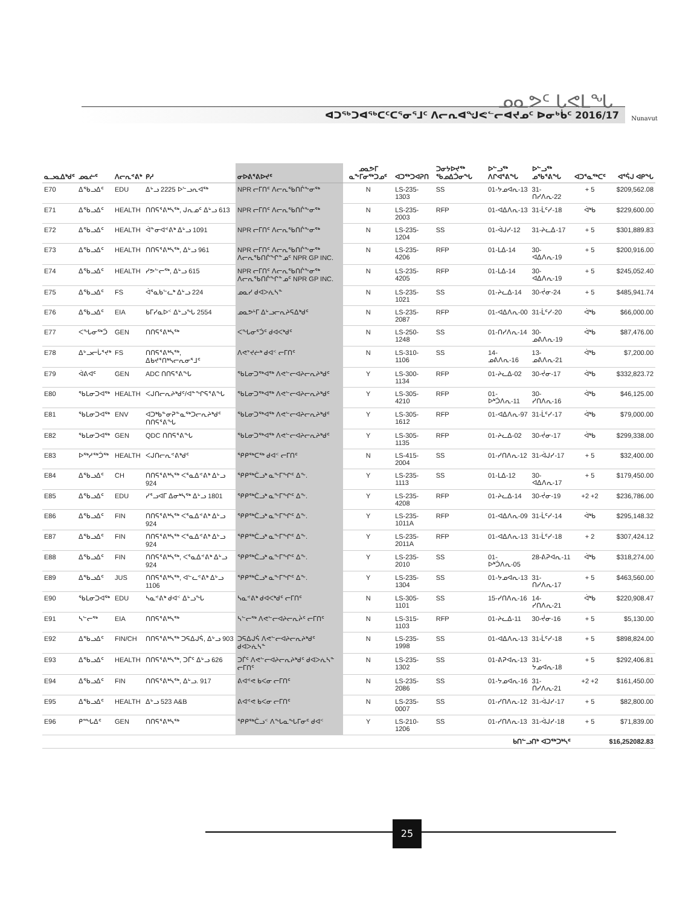ᓄᓇᕗᑦ ᒐᕙᒪᖓ
ᐊᑐᖅᑐᐊᖅᑕᑦᑕᕐᓂᕐᒧᑦ ᐱᓕᕆᐊᖑᕙᓪᓕᐊᔪᓄᑦ ᐅᓂᒃᑳᑦ 2016/17
Nunavut
| ᓇᓗᓇᐃᒃᑯᑦ | ᓄᓇᓖᑦ | ᐱᓕᕆᕝᕕᒃ | ᑭᓱ | ᓂᐅᕕᕐᕕᐅᔪᑦ | ᓄᓇᕗᒥ ᓇᖕᒥᓂᖅᑐᓄᑦ | ᐊᑐᖅᑐᐊᕈᑎ | ᑐᓂᔭᐅᔪᖅ ᖃᓄᐃᑑᓂᖓ | ᐅᓪᓗᖅ ᐱᒋᐊᕐᕕᖓ | ᐅᓪᓗᖅ ᓄᖃᕐᕕᖓ | ᐊᑐᕐᓇᖅᑕᑦ | ᐊᕐᕌᒍ ᐊᑭᖓ |
| --- | --- | --- | --- | --- | --- | --- | --- | --- | --- | --- | --- |
| E70 | ᐃᖃᓗᐃᑦ | EDU | ᐃᒡᓗ 2225 ᐅᓪᓗᕆᐊᖅ | NPR ᓕᒥᑎᑦ ᐱᓕᕆᖃᑎᒌᖕᓂᖅ | N | LS-235-1303 | SS | 01-ᔭᓄᐊᕆ-13 | 31-ᑎᓯᐱᕆ-22 | + 5 | $209,562.08 |
| E71 | ᐃᖃᓗᐃᑦ | HEALTH | ᑎᑎᕋᕐᕕᒃᓴᖅ, ᒍᕆᓄᑦ ᐃᒡᓗ 613 | NPR ᓕᒥᑎᑦ ᐱᓕᕆᖃᑎᒌᖕᓂᖅ | N | LS-235-2003 | RFP | 01-ᐊᐃᐱᕆ-13 | 31-ᒫᑦᓯ-18 | ᐋᒃᑲ | $229,600.00 |
| E72 | ᐃᖃᓗᐃᑦ | HEALTH | ᐋᓐᓂᐊᕝᕕᒃ ᐃᒡᓗ 1091 | NPR ᓕᒥᑎᑦ ᐱᓕᕆᖃᑎᒌᖕᓂᖅ | N | LS-235-1204 | SS | 01-ᐋᒍᓯ-12 | 31-ᔨᓚᐃ-17 | + 5 | $301,889.83 |
| E73 | ᐃᖃᓗᐃᑦ | HEALTH | ᑎᑎᕋᕐᕕᒃᓴᖅ, ᐃᒡᓗ 961 | NPR ᓕᒥᑎᑦ ᐱᓕᕆᖃᑎᒌᖕᓂᖅ ᐱᓕᕆᖃᑎᒌᖏᓐᓄᑦ NPR GP INC. | N | LS-235-4206 | RFP | 01-ᒪᐃ-14 | 30-ᐊᐃᐱᕆ-19 | + 5 | $200,916.00 |
| E74 | ᐃᖃᓗᐃᑦ | HEALTH | ᓯᕗᓪᓕᖅ, ᐃᒡᓗ 615 | NPR ᓕᒥᑎᑦ ᐱᓕᕆᖃᑎᒌᖕᓂᖅ ᐱᓕᕆᖃᑎᒌᖏᓐᓄᑦ NPR GP INC. | N | LS-235-4205 | RFP | 01-ᒪᐃ-14 | 30-ᐊᐃᐱᕆ-19 | + 5 | $245,052.40 |
| E75 | ᐃᖃᓗᐃᑦ | FS | ᐋᕐᓇᑲᓪᓚᒃ ᐃᒡᓗ 224 | ᓄᓇᓯ ᑯᐊᐳᕇᓴᓐ | N | LS-235-1021 | SS | 01-ᔨᓚᐃ-14 | 30-ᔫᓂ-24 | + 5 | $485,941.74 |
| E76 | ᐃᖃᓗᐃᑦ | EIA | ᑲᒥᓯᓇᐅᑉ ᐃᒡᓗᖓ 2554 | ᓄᓇᕗᒻᒥ ᐃᒡᓗᓕᕆᔨᕋᐃᒃᑯᑦ | N | LS-235-2087 | RFP | 01-ᐊᐃᐱᕆ-00 | 31-ᒫᑦᓯ-20 | ᐋᒃᑲ | $66,000.00 |
| E77 | ᐸᖓᓂᖅᑑ | GEN | ᑎᑎᕋᕐᕕᒃᓴᖅ | ᐸᖓᓂᕐᑑᑦ ᑯᐊᐸᒃᑯᑦ | N | LS-250-1248 | SS | 01-ᑎᓯᐱᕆ-14 | 30-ᓄᕕᐱᕆ-19 | ᐋᒃᑲ | $87,476.00 |
| E78 | ᐃᒡᓗᓕᒑᕐᔪᒃ | FS | ᑎᑎᕋᕐᕕᒃᓴᖅ, ᐃᑲᔪᕐᑎᒃᓴᓕᕆᓂᕐᒧᑦ | ᐱᕙᔾᔪᓖᒃ ᑯᐊᑉ ᓕᒥᑎᑦ | N | LS-310-1106 | SS | 14-ᓄᕕᐱᕆ-16 | 13-ᓄᕕᐱᕆ-21 | ᐋᒃᑲ | $7,200.00 |
| E79 | ᐋᕕᐊᑦ | GEN | ADC ᑎᑎᕋᕐᕕᖓ | ᖃᒪᓂᑐᖅᐊᖅ ᐱᕙᓪᓕᐊᔨᓕᕆᔨᒃᑯᑦ | Y | LS-300-1134 | RFP | 01-ᔨᓚᐃ-02 | 30-ᔫᓂ-17 | ᐋᒃᑲ | $332,823.72 |
| E80 | ᖃᒪᓂᑐᐊᖅ | HEALTH | ᐸᒍᑎᓕᕆᔨᒃᑯᑦ/ᐊᓐᖏᕋᕐᕕᖓ | ᖃᒪᓂᑐᖅᐊᖅ ᐱᕙᓪᓕᐊᔨᓕᕆᔨᒃᑯᑦ | Y | LS-305-4210 | RFP | 01-ᐅᒃᑑᐱᕆ-11 | 30-ᓯᑎᐱᕆ-16 | ᐋᒃᑲ | $46,125.00 |
| E81 | ᖃᒪᓂᑐᐊᖅ | ENV | ᐊᑐᒃᑲᓐᓂᕈᓐᓇᖅᑐᓕᕆᔨᒃᑯᑦ ᑎᑎᕋᕐᕕᖓ | ᖃᒪᓂᑐᖅᐊᖅ ᐱᕙᓪᓕᐊᔨᓕᕆᔨᒃᑯᑦ | Y | LS-305-1612 | RFP | 01-ᐊᐃᐱᕆ-97 | 31-ᒫᑦᓯ-17 | ᐋᒃᑲ | $79,000.00 |
| E82 | ᖃᒪᓂᑐᐊᖅ | GEN | QDC ᑎᑎᕋᕐᕕᖓ | ᖃᒪᓂᑐᖅᐊᖅ ᐱᕙᓪᓕᐊᔨᓕᕆᔨᒃᑯᑦ | Y | LS-305-1135 | RFP | 01-ᔨᓚᐃ-02 | 30-ᔫᓂ-17 | ᐋᒃᑲ | $299,338.00 |
| E83 | ᐅᖅᓱᖅᑑᖅ | HEALTH | ᐸᒍᑎᓕᕆᕝᕕᒃᑯᑦ | ᕿᑭᖅᑕᖅ ᑯᐊᑉ ᓕᒥᑎᑦ | N | LS-415-2004 | SS | 01-ᓯᑎᐱᕆ-12 | 31-ᐋᒍᓯ-17 | + 5 | $32,400.00 |
| E84 | ᐃᖃᓗᐃᑦ | CH | ᑎᑎᕋᕐᕕᒃᓴᖅ ᐸᕐᓇᐃᕝᕕᒃ ᐃᒡᓗ 924 | ᕿᑭᖅᑖᓗᒃ ᓇᖕᒥᖏᑦ ᐃᖕ. | Y | LS-235-1113 | SS | 01-ᒪᐃ-12 | 30-ᐊᐃᐱᕆ-17 | + 5 | $179,450.00 |
| E85 | ᐃᖃᓗᐃᑦ | EDU | ᓯᕐᓗᐊᒥ ᐃᓂᒃᓴᖅ ᐃᒡᓗ 1801 | ᕿᑭᖅᑖᓗᒃ ᓇᖕᒥᖏᑦ ᐃᖕ. | Y | LS-235-4208 | RFP | 01-ᔨᓚᐃ-14 | 30-ᔫᓂ-19 | +2 +2 | $236,786.00 |
| E86 | ᐃᖃᓗᐃᑦ | FIN | ᑎᑎᕋᕐᕕᒃᓴᖅ ᐸᕐᓇᐃᕝᕕᒃ ᐃᒡᓗ 924 | ᕿᑭᖅᑖᓗᒃ ᓇᖕᒥᖏᑦ ᐃᖕ. | Y | LS-235-1011A | RFP | 01-ᐊᐃᐱᕆ-09 | 31-ᒫᑦᓯ-14 | ᐋᒃᑲ | $295,148.32 |
| E87 | ᐃᖃᓗᐃᑦ | FIN | ᑎᑎᕋᕐᕕᒃᓴᖅ ᐸᕐᓇᐃᕝᕕᒃ ᐃᒡᓗ 924 | ᕿᑭᖅᑖᓗᒃ ᓇᖕᒥᖏᑦ ᐃᖕ. | Y | LS-235-2011A | RFP | 01-ᐊᐃᐱᕆ-13 | 31-ᒫᑦᓯ-18 | + 2 | $307,424.12 |
| E88 | ᐃᖃᓗᐃᑦ | FIN | ᑎᑎᕋᕐᕕᒃᓴᖅ, ᐸᕐᓇᐃᕝᕕᒃ ᐃᒡᓗ 924 | ᕿᑭᖅᑖᓗᒃ ᓇᖕᒥᖏᑦ ᐃᖕ. | Y | LS-235-2010 | SS | 01-ᐅᒃᑑᐱᕆ-05 | 28-ᕕᕈᐊᕆ-11 | ᐋᒃᑲ | $318,274.00 |
| E89 | ᐃᖃᓗᐃᑦ | JUS | ᑎᑎᕋᕐᕕᒃᓴᖅ, ᐊᓪᓚᕝᕕᒃ ᐃᒡᓗ 1106 | ᕿᑭᖅᑖᓗᒃ ᓇᖕᒥᖏᑦ ᐃᖕ. | Y | LS-235-1304 | SS | 01-ᔭᓄᐊᕆ-13 | 31-ᑎᓯᐱᕆ-17 | + 5 | $463,560.00 |
| E90 | ᖃᒪᓂᑐᐊᖅ | EDU | ᓴᓇᕝᕕᒃ ᑯᐊᑉ ᐃᒡᓗᖓ | ᓴᓇᕝᕕᒃ ᑯᐊᐸᒃᑯᑦ ᓕᒥᑎᑦ | N | LS-305-1101 | SS | 15-ᓯᑎᐱᕆ-16 | 14-ᓯᑎᐱᕆ-21 | ᐋᒃᑲ | $220,908.47 |
| E91 | ᓴᓪᓕᖅ | EIA | ᑎᑎᕋᕐᕕᒃᓴᖅ | ᓴᓪᓕᖅ ᐱᕙᓪᓕᐊᔨᓕᕆᔩᑦ ᓕᒥᑎᑦ | N | LS-315-1103 | RFP | 01-ᔨᓚᐃ-11 | 30-ᔫᓂ-16 | + 5 | $5,130.00 |
| E92 | ᐃᖃᓗᐃᑦ | FIN/CH | ᑎᑎᕋᕐᕕᒃᓴᖅ ᑐᕋᐃᒍᕌ, ᐃᒡᓗ 903 | ᑐᕋᐃᒍᕌ ᐱᕙᓪᓕᐊᔨᓕᕆᔨᒃᑯᑦ ᑯᐊᐳᕇᓴᓐ | N | LS-235-1998 | SS | 01-ᐊᐃᐱᕆ-13 | 31-ᒫᑦᓯ-18 | + 5 | $898,824.00 |
| E93 | ᐃᖃᓗᐃᑦ | HEALTH | ᑎᑎᕋᕐᕕᒃᓴᖅ, ᑐᒦᑦ ᐃᒡᓗ 626 | ᑐᒦᑦ ᐱᕙᓪᓕᐊᔨᓕᕆᔨᒃᑯᑦ ᑯᐊᐳᕇᓴᓐ ᓕᒥᑎᑦ | N | LS-235-1302 | SS | 01-ᕕᕈᐊᕆ-13 | 31-ᔭᓄᐊᕆ-18 | + 5 | $292,406.81 |
| E94 | ᐃᖃᓗᐃᑦ | FIN | ᑎᑎᕋᕐᕕᒃᓴᖅ, ᐃᒡᓗ. 917 | ᕕᐊᕝᕙ ᑲᐸᓂ ᓕᒥᑎᑦ | N | LS-235-2086 | SS | 01-ᔭᓄᐊᕆ-16 | 31-ᑎᓯᐱᕆ-21 | +2 +2 | $161,450.00 |
| E95 | ᐃᖃᓗᐃᑦ | HEALTH | ᐃᒡᓗ 523 A&B | ᕕᐊᕝᕙ ᑲᐸᓂ ᓕᒥᑎᑦ | N | LS-235-0007 | SS | 01-ᓯᑎᐱᕆ-12 | 31-ᐋᒍᓯ-17 | + 5 | $82,800.00 |
| E96 | ᑭᙵᐃᑦ | GEN | ᑎᑎᕋᕐᕕᒃᓴᖅ | ᕿᑭᖅᑖᓗᑉ ᐱᖓᓇᖓᒥᓂᑦ ᑯᐊᑉ | Y | LS-210-1206 | SS | 01-ᓯᑎᐱᕆ-13 | 31-ᐋᒍᓯ-18 | + 5 | $71,839.00 |
| ᑲᑎᓪᓗᑎᒃ ᐊᑐᖅᑐᒃᓴᑦ | | | | | | | | | | | $16,252082.83 |
25